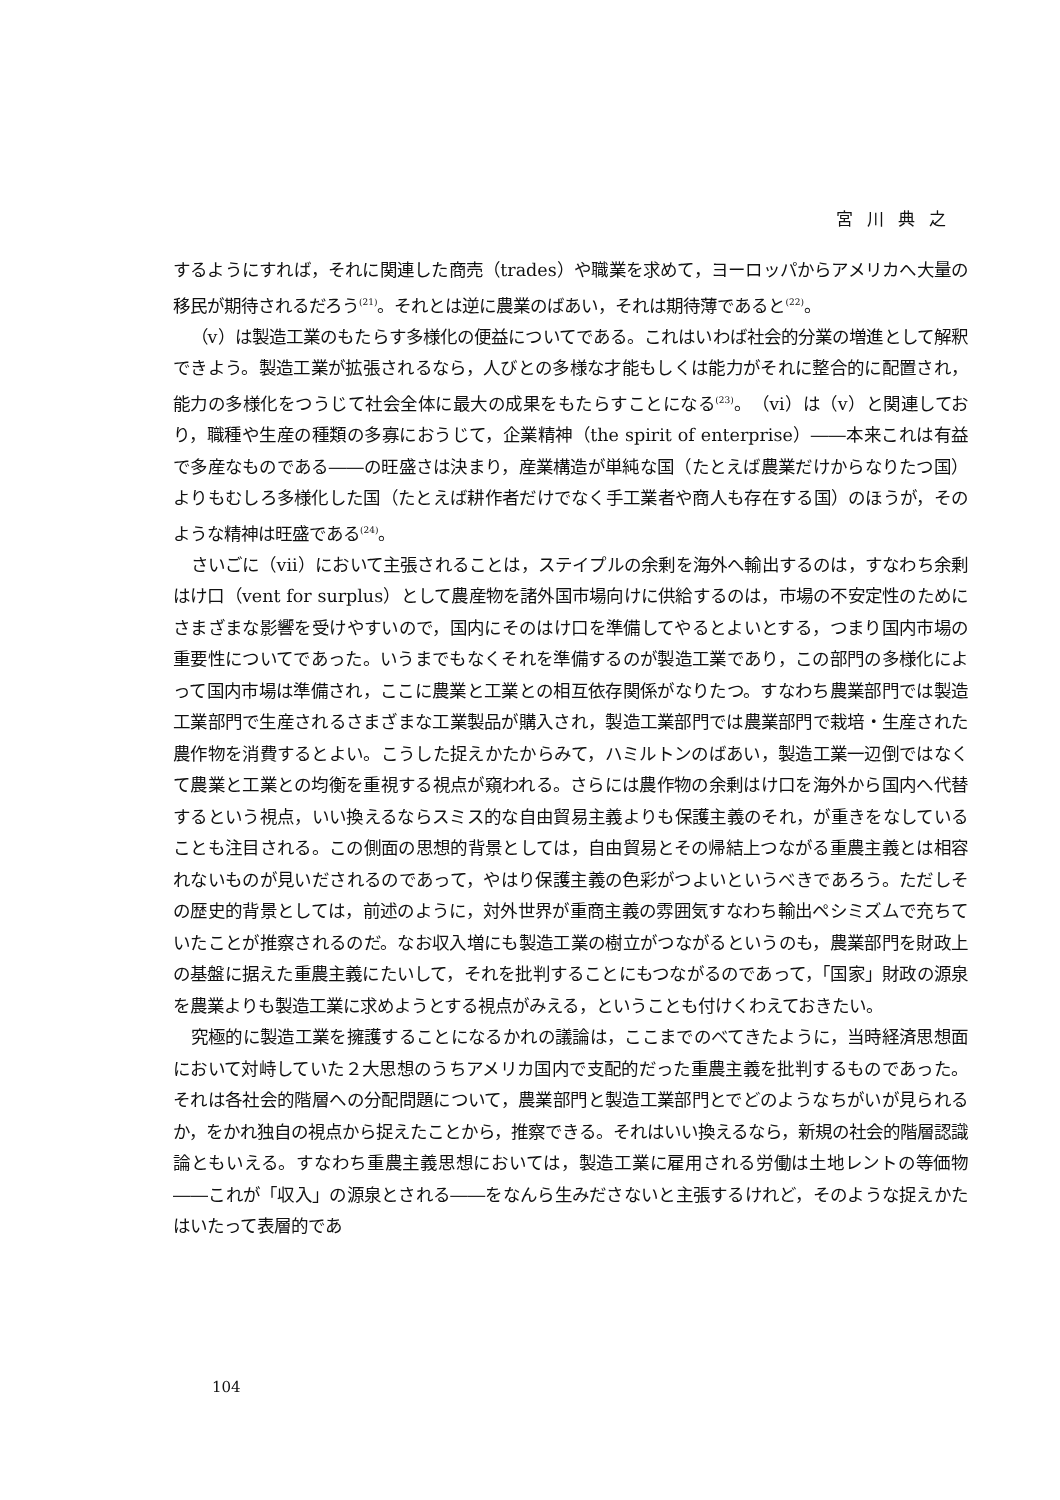宮川典之
するようにすれば，それに関連した商売（trades）や職業を求めて，ヨーロッパからアメリカへ大量の移民が期待されるだろう<sup>(21)</sup>。それとは逆に農業のばあい，それは期待薄であると<sup>(22)</sup>。
（v）は製造工業のもたらす多様化の便益についてである。これはいわば社会的分業の増進として解釈できよう。製造工業が拡張されるなら，人びとの多様な才能もしくは能力がそれに整合的に配置され，能力の多様化をつうじて社会全体に最大の成果をもたらすことになる<sup>(23)</sup>。（vi）は（v）と関連しており，職種や生産の種類の多寡におうじて，企業精神（the spirit of enterprise）――本来これは有益で多産なものである――の旺盛さは決まり，産業構造が単純な国（たとえば農業だけからなりたつ国）よりもむしろ多様化した国（たとえば耕作者だけでなく手工業者や商人も存在する国）のほうが，そのような精神は旺盛である<sup>(24)</sup>。
さいごに（vii）において主張されることは，ステイプルの余剰を海外へ輸出するのは，すなわち余剰はけ口（vent for surplus）として農産物を諸外国市場向けに供給するのは，市場の不安定性のためにさまざまな影響を受けやすいので，国内にそのはけ口を準備してやるとよいとする，つまり国内市場の重要性についてであった。いうまでもなくそれを準備するのが製造工業であり，この部門の多様化によって国内市場は準備され，ここに農業と工業との相互依存関係がなりたつ。すなわち農業部門では製造工業部門で生産されるさまざまな工業製品が購入され，製造工業部門では農業部門で栽培・生産された農作物を消費するとよい。こうした捉えかたからみて，ハミルトンのばあい，製造工業一辺倒ではなくて農業と工業との均衡を重視する視点が窺われる。さらには農作物の余剰はけ口を海外から国内へ代替するという視点，いい換えるならスミス的な自由貿易主義よりも保護主義のそれ，が重きをなしていることも注目される。この側面の思想的背景としては，自由貿易とその帰結上つながる重農主義とは相容れないものが見いだされるのであって，やはり保護主義の色彩がつよいというべきであろう。ただしその歴史的背景としては，前述のように，対外世界が重商主義の雰囲気すなわち輸出ペシミズムで充ちていたことが推察されるのだ。なお収入増にも製造工業の樹立がつながるというのも，農業部門を財政上の基盤に据えた重農主義にたいして，それを批判することにもつながるのであって，「国家」財政の源泉を農業よりも製造工業に求めようとする視点がみえる，ということも付けくわえておきたい。
究極的に製造工業を擁護することになるかれの議論は，ここまでのべてきたように，当時経済思想面において対峙していた２大思想のうちアメリカ国内で支配的だった重農主義を批判するものであった。それは各社会的階層への分配問題について，農業部門と製造工業部門とでどのようなちがいが見られるか，をかれ独自の視点から捉えたことから，推察できる。それはいい換えるなら，新規の社会的階層認識論ともいえる。すなわち重農主義思想においては，製造工業に雇用される労働は土地レントの等価物――これが「収入」の源泉とされる――をなんら生みださないと主張するけれど，そのような捉えかたはいたって表層的であ
104